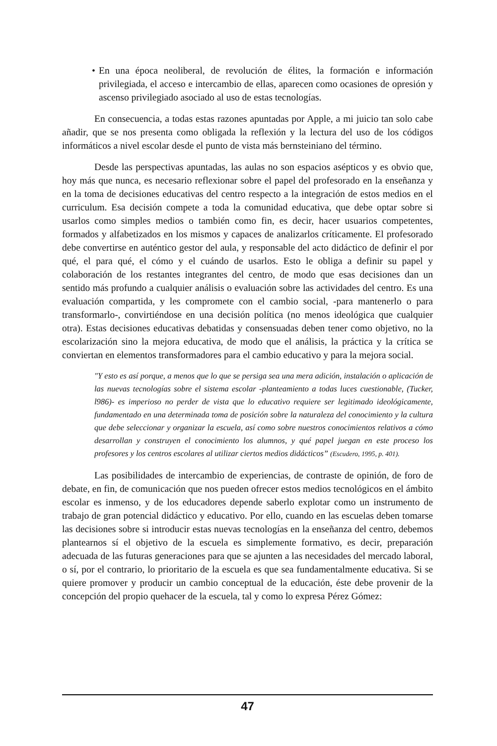• En una época neoliberal, de revolución de élites, la formación e información privilegiada, el acceso e intercambio de ellas, aparecen como ocasiones de opresión y ascenso privilegiado asociado al uso de estas tecnologías.
En consecuencia, a todas estas razones apuntadas por Apple, a mi juicio tan solo cabe añadir, que se nos presenta como obligada la reflexión y la lectura del uso de los códigos informáticos a nivel escolar desde el punto de vista más bernsteiniano del término.
Desde las perspectivas apuntadas, las aulas no son espacios asépticos y es obvio que, hoy más que nunca, es necesario reflexionar sobre el papel del profesorado en la enseñanza y en la toma de decisiones educativas del centro respecto a la integración de estos medios en el curriculum. Esa decisión compete a toda la comunidad educativa, que debe optar sobre si usarlos como simples medios o también como fin, es decir, hacer usuarios competentes, formados y alfabetizados en los mismos y capaces de analizarlos críticamente. El profesorado debe convertirse en auténtico gestor del aula, y responsable del acto didáctico de definir el por qué, el para qué, el cómo y el cuándo de usarlos. Esto le obliga a definir su papel y colaboración de los restantes integrantes del centro, de modo que esas decisiones dan un sentido más profundo a cualquier análisis o evaluación sobre las actividades del centro. Es una evaluación compartida, y les compromete con el cambio social, -para mantenerlo o para transformarlo-, convirtiéndose en una decisión política (no menos ideológica que cualquier otra). Estas decisiones educativas debatidas y consensuadas deben tener como objetivo, no la escolarización sino la mejora educativa, de modo que el análisis, la práctica y la crítica se conviertan en elementos transformadores para el cambio educativo y para la mejora social.
"Y esto es así porque, a menos que lo que se persiga sea una mera adición, instalación o aplicación de las nuevas tecnologías sobre el sistema escolar -planteamiento a todas luces cuestionable, (Tucker, l986)- es imperioso no perder de vista que lo educativo requiere ser legitimado ideológicamente, fundamentado en una determinada toma de posición sobre la naturaleza del conocimiento y la cultura que debe seleccionar y organizar la escuela, así como sobre nuestros conocimientos relativos a cómo desarrollan y construyen el conocimiento los alumnos, y qué papel juegan en este proceso los profesores y los centros escolares al utilizar ciertos medios didácticos” (Escudero, 1995, p. 401).
Las posibilidades de intercambio de experiencias, de contraste de opinión, de foro de debate, en fin, de comunicación que nos pueden ofrecer estos medios tecnológicos en el ámbito escolar es inmenso, y de los educadores depende saberlo explotar como un instrumento de trabajo de gran potencial didáctico y educativo. Por ello, cuando en las escuelas deben tomarse las decisiones sobre si introducir estas nuevas tecnologías en la enseñanza del centro, debemos plantearnos sí el objetivo de la escuela es simplemente formativo, es decir, preparación adecuada de las futuras generaciones para que se ajunten a las necesidades del mercado laboral, o sí, por el contrario, lo prioritario de la escuela es que sea fundamentalmente educativa. Si se quiere promover y producir un cambio conceptual de la educación, éste debe provenir de la concepción del propio quehacer de la escuela, tal y como lo expresa Pérez Gómez:
47